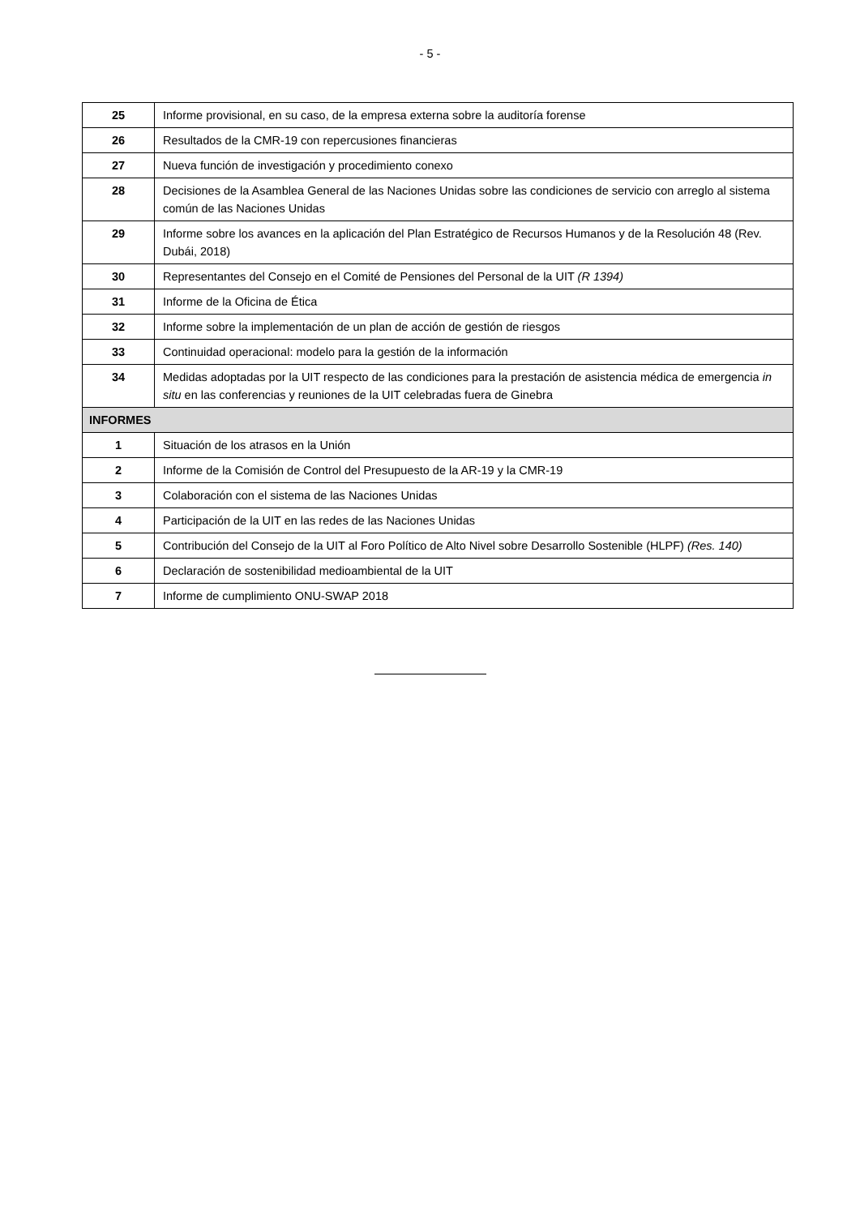- 5 -
| 25 | Informe provisional, en su caso, de la empresa externa sobre la auditoría forense |
| 26 | Resultados de la CMR-19 con repercusiones financieras |
| 27 | Nueva función de investigación y procedimiento conexo |
| 28 | Decisiones de la Asamblea General de las Naciones Unidas sobre las condiciones de servicio con arreglo al sistema común de las Naciones Unidas |
| 29 | Informe sobre los avances en la aplicación del Plan Estratégico de Recursos Humanos y de la Resolución 48 (Rev. Dubái, 2018) |
| 30 | Representantes del Consejo en el Comité de Pensiones del Personal de la UIT (R 1394) |
| 31 | Informe de la Oficina de Ética |
| 32 | Informe sobre la implementación de un plan de acción de gestión de riesgos |
| 33 | Continuidad operacional: modelo para la gestión de la información |
| 34 | Medidas adoptadas por la UIT respecto de las condiciones para la prestación de asistencia médica de emergencia in situ en las conferencias y reuniones de la UIT celebradas fuera de Ginebra |
| INFORMES | |
| 1 | Situación de los atrasos en la Unión |
| 2 | Informe de la Comisión de Control del Presupuesto de la AR-19 y la CMR-19 |
| 3 | Colaboración con el sistema de las Naciones Unidas |
| 4 | Participación de la UIT en las redes de las Naciones Unidas |
| 5 | Contribución del Consejo de la UIT al Foro Político de Alto Nivel sobre Desarrollo Sostenible (HLPF) (Res. 140) |
| 6 | Declaración de sostenibilidad medioambiental de la UIT |
| 7 | Informe de cumplimiento ONU-SWAP 2018 |